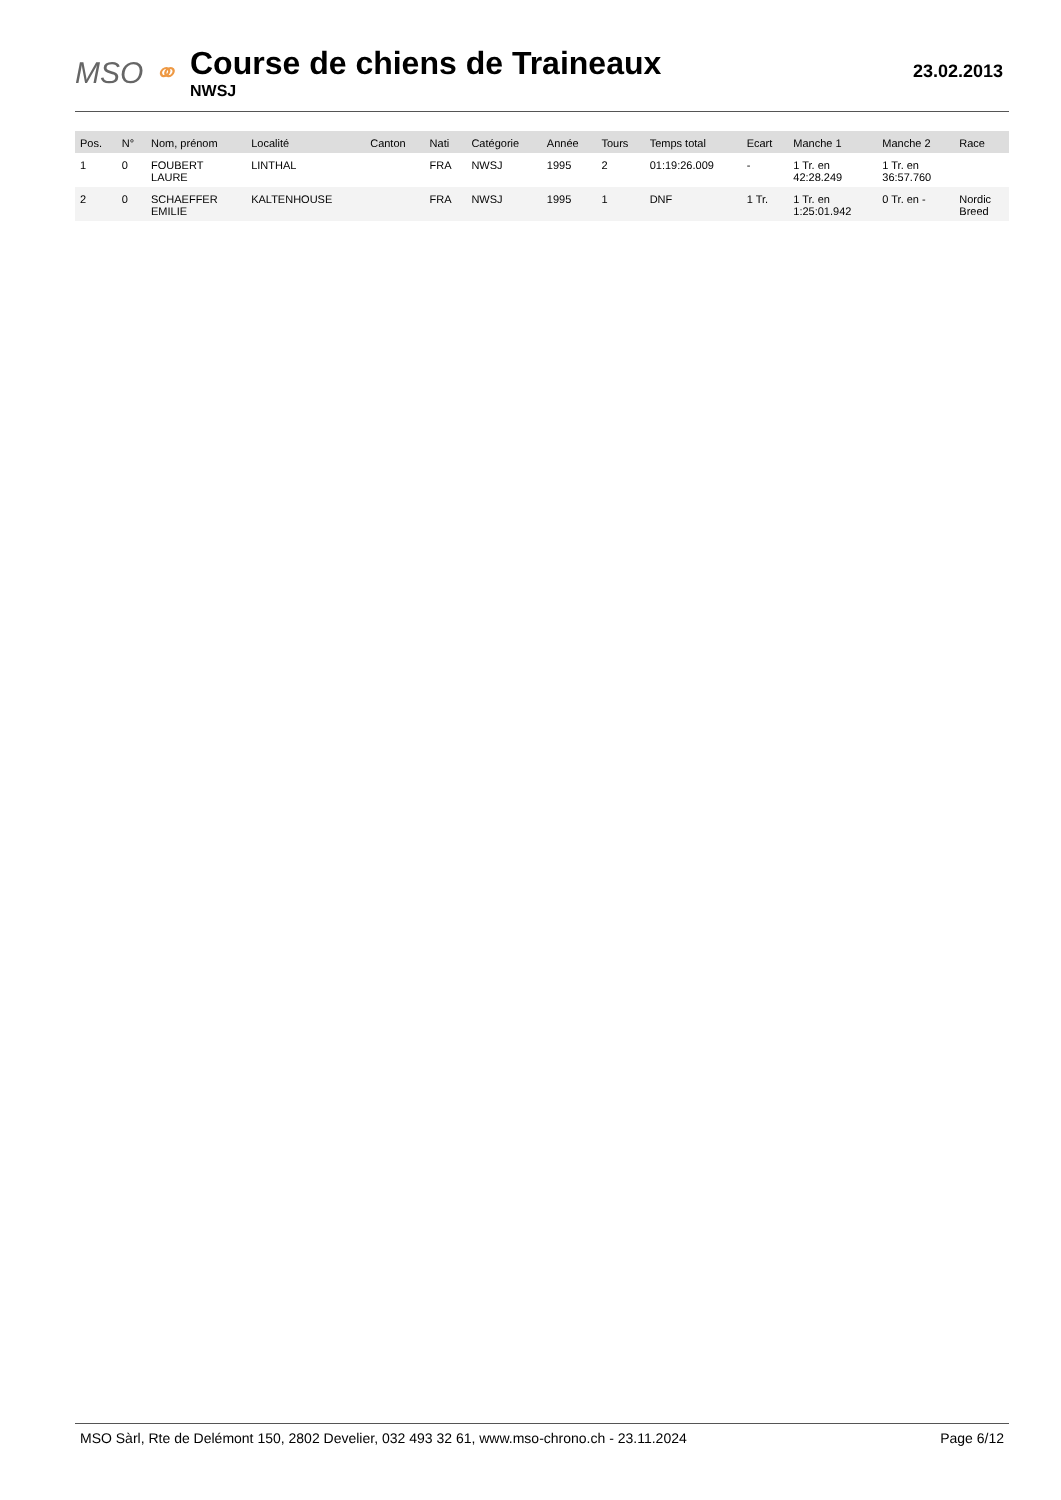MSO ⚭
Course de chiens de Traineaux
NWSJ
23.02.2013
| Pos. | N° | Nom, prénom | Localité | Canton | Nati | Catégorie | Année | Tours | Temps total | Ecart | Manche 1 | Manche 2 | Race |
| --- | --- | --- | --- | --- | --- | --- | --- | --- | --- | --- | --- | --- | --- |
| 1 | 0 | FOUBERT LAURE | LINTHAL | | FRA | NWSJ | 1995 | 2 | 01:19:26.009 | - | 1 Tr. en 42:28.249 | 1 Tr. en 36:57.760 | |
| 2 | 0 | SCHAEFFER EMILIE | KALTENHOUSE | | FRA | NWSJ | 1995 | 1 | DNF | 1 Tr. | 1 Tr. en 1:25:01.942 | 0 Tr. en - | Nordic Breed |
MSO Sàrl, Rte de Delémont 150, 2802 Develier, 032 493 32 61, www.mso-chrono.ch - 23.11.2024 Page 6/12